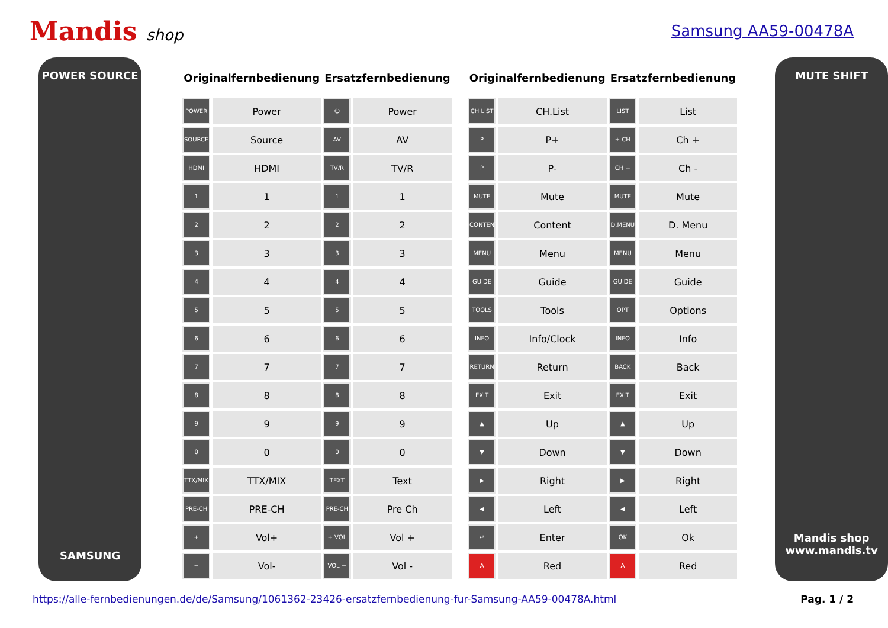Mandis shop Samsung AA59-00478A
POWER SOURCE
SAMSUNG
| Originalfernbedienung | | Ersatzfernbedienung | |
| --- | --- | --- | --- |
| POWER | Power | ⏻ | Power |
| SOURCE | Source | AV | AV |
| HDMI | HDMI | TV/R | TV/R |
| 1 | 1 | 1 | 1 |
| 2 | 2 | 2 | 2 |
| 3 | 3 | 3 | 3 |
| 4 | 4 | 4 | 4 |
| 5 | 5 | 5 | 5 |
| 6 | 6 | 6 | 6 |
| 7 | 7 | 7 | 7 |
| 8 | 8 | 8 | 8 |
| 9 | 9 | 9 | 9 |
| 0 | 0 | 0 | 0 |
| TTX/MIX | TTX/MIX | TEXT | Text |
| PRE-CH | PRE-CH | PRE-CH | Pre Ch |
| + | Vol+ | + VOL | Vol + |
| − | Vol- | VOL − | Vol - |
| Originalfernbedienung | | Ersatzfernbedienung | |
| --- | --- | --- | --- |
| CH LIST | CH.List | LIST | List |
| P | P+ | + CH | Ch + |
| P | P- | CH − | Ch - |
| MUTE | Mute | MUTE | Mute |
| CONTENT | Content | D.MENU | D. Menu |
| MENU | Menu | MENU | Menu |
| GUIDE | Guide | GUIDE | Guide |
| TOOLS | Tools | OPT | Options |
| INFO | Info/Clock | INFO | Info |
| RETURN | Return | BACK | Back |
| EXIT | Exit | EXIT | Exit |
| ▲ | Up | ▲ | Up |
| ▼ | Down | ▼ | Down |
| ▶ | Right | ▶ | Right |
| ◀ | Left | ◀ | Left |
| ↵ | Enter | OK | Ok |
| A | Red | A | Red |
MUTE SHIFT
Mandis shop
www.mandis.tv
https://alle-fernbedienungen.de/de/Samsung/1061362-23426-ersatzfernbedienung-fur-Samsung-AA59-00478A.html Pag. 1 / 2